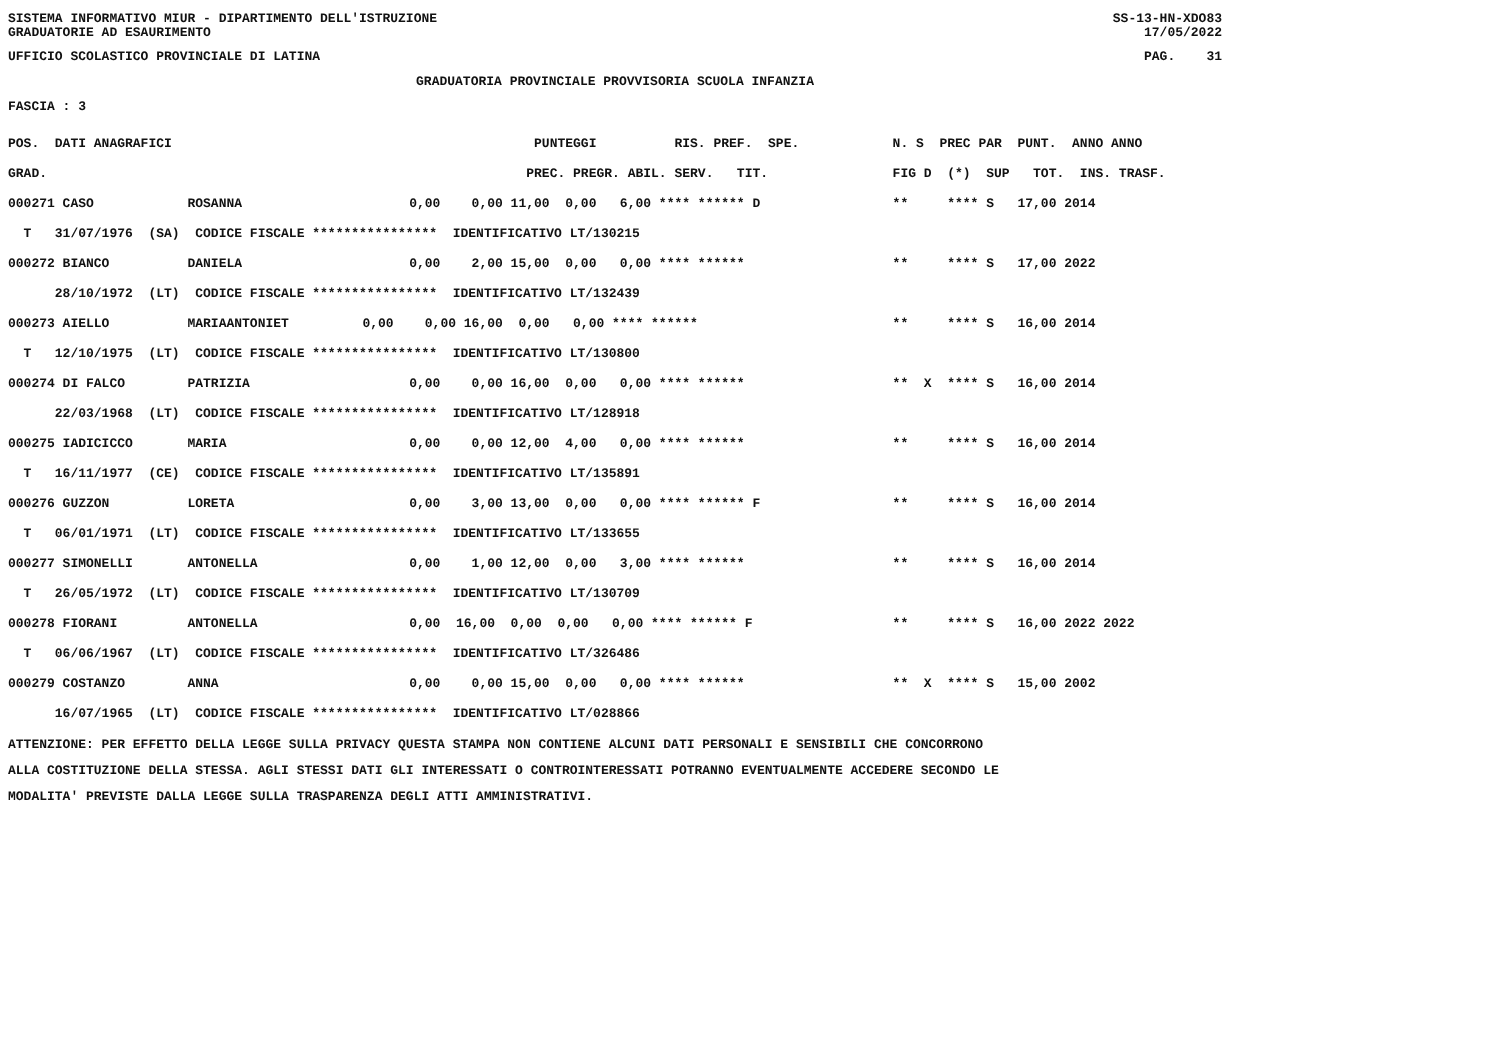SISTEMA INFORMATIVO MIUR - DIPARTIMENTO DELL'ISTRUZIONE
GRADUATORIE AD ESAURIMENTO SS-13-HN-XDO83
17/05/2022
UFFICIO SCOLASTICO PROVINCIALE DI LATINA PAG. 31
GRADUATORIA PROVINCIALE PROVVISORIA SCUOLA INFANZIA
FASCIA : 3
| POS. DATI ANAGRAFICI | PUNTEGGI RIS. PREF. SPE. | N. S PREC PAR PUNT. ANNO ANNO |
| --- | --- | --- |
| GRAD. | PREC. PREGR. ABIL. SERV. TIT. | FIG D (*) SUP TOT. INS. TRASF. |
| 000271 CASO ROSANNA | 0,00 0,00 11,00 0,00 6,00 **** ****** D | ** **** S 17,00 2014 |
| T 31/07/1976 (SA) CODICE FISCALE **************** IDENTIFICATIVO LT/130215 | | |
| 000272 BIANCO DANIELA | 0,00 2,00 15,00 0,00 0,00 **** ****** | ** **** S 17,00 2022 |
| 28/10/1972 (LT) CODICE FISCALE **************** IDENTIFICATIVO LT/132439 | | |
| 000273 AIELLO MARIAANTONIET | 0,00 0,00 16,00 0,00 0,00 **** ****** | ** **** S 16,00 2014 |
| T 12/10/1975 (LT) CODICE FISCALE **************** IDENTIFICATIVO LT/130800 | | |
| 000274 DI FALCO PATRIZIA | 0,00 0,00 16,00 0,00 0,00 **** ****** | ** X **** S 16,00 2014 |
| 22/03/1968 (LT) CODICE FISCALE **************** IDENTIFICATIVO LT/128918 | | |
| 000275 IADICICCO MARIA | 0,00 0,00 12,00 4,00 0,00 **** ****** | ** **** S 16,00 2014 |
| T 16/11/1977 (CE) CODICE FISCALE **************** IDENTIFICATIVO LT/135891 | | |
| 000276 GUZZON LORETA | 0,00 3,00 13,00 0,00 0,00 **** ****** F | ** **** S 16,00 2014 |
| T 06/01/1971 (LT) CODICE FISCALE **************** IDENTIFICATIVO LT/133655 | | |
| 000277 SIMONELLI ANTONELLA | 0,00 1,00 12,00 0,00 3,00 **** ****** | ** **** S 16,00 2014 |
| T 26/05/1972 (LT) CODICE FISCALE **************** IDENTIFICATIVO LT/130709 | | |
| 000278 FIORANI ANTONELLA | 0,00 16,00 0,00 0,00 0,00 **** ****** F | ** **** S 16,00 2022 2022 |
| T 06/06/1967 (LT) CODICE FISCALE **************** IDENTIFICATIVO LT/326486 | | |
| 000279 COSTANZO ANNA | 0,00 0,00 15,00 0,00 0,00 **** ****** | ** X **** S 15,00 2002 |
| 16/07/1965 (LT) CODICE FISCALE **************** IDENTIFICATIVO LT/028866 | | |
ATTENZIONE: PER EFFETTO DELLA LEGGE SULLA PRIVACY QUESTA STAMPA NON CONTIENE ALCUNI DATI PERSONALI E SENSIBILI CHE CONCORRONO
ALLA COSTITUZIONE DELLA STESSA. AGLI STESSI DATI GLI INTERESSATI O CONTROINTERESSATI POTRANNO EVENTUALMENTE ACCEDERE SECONDO LE
MODALITA' PREVISTE DALLA LEGGE SULLA TRASPARENZA DEGLI ATTI AMMINISTRATIVI.